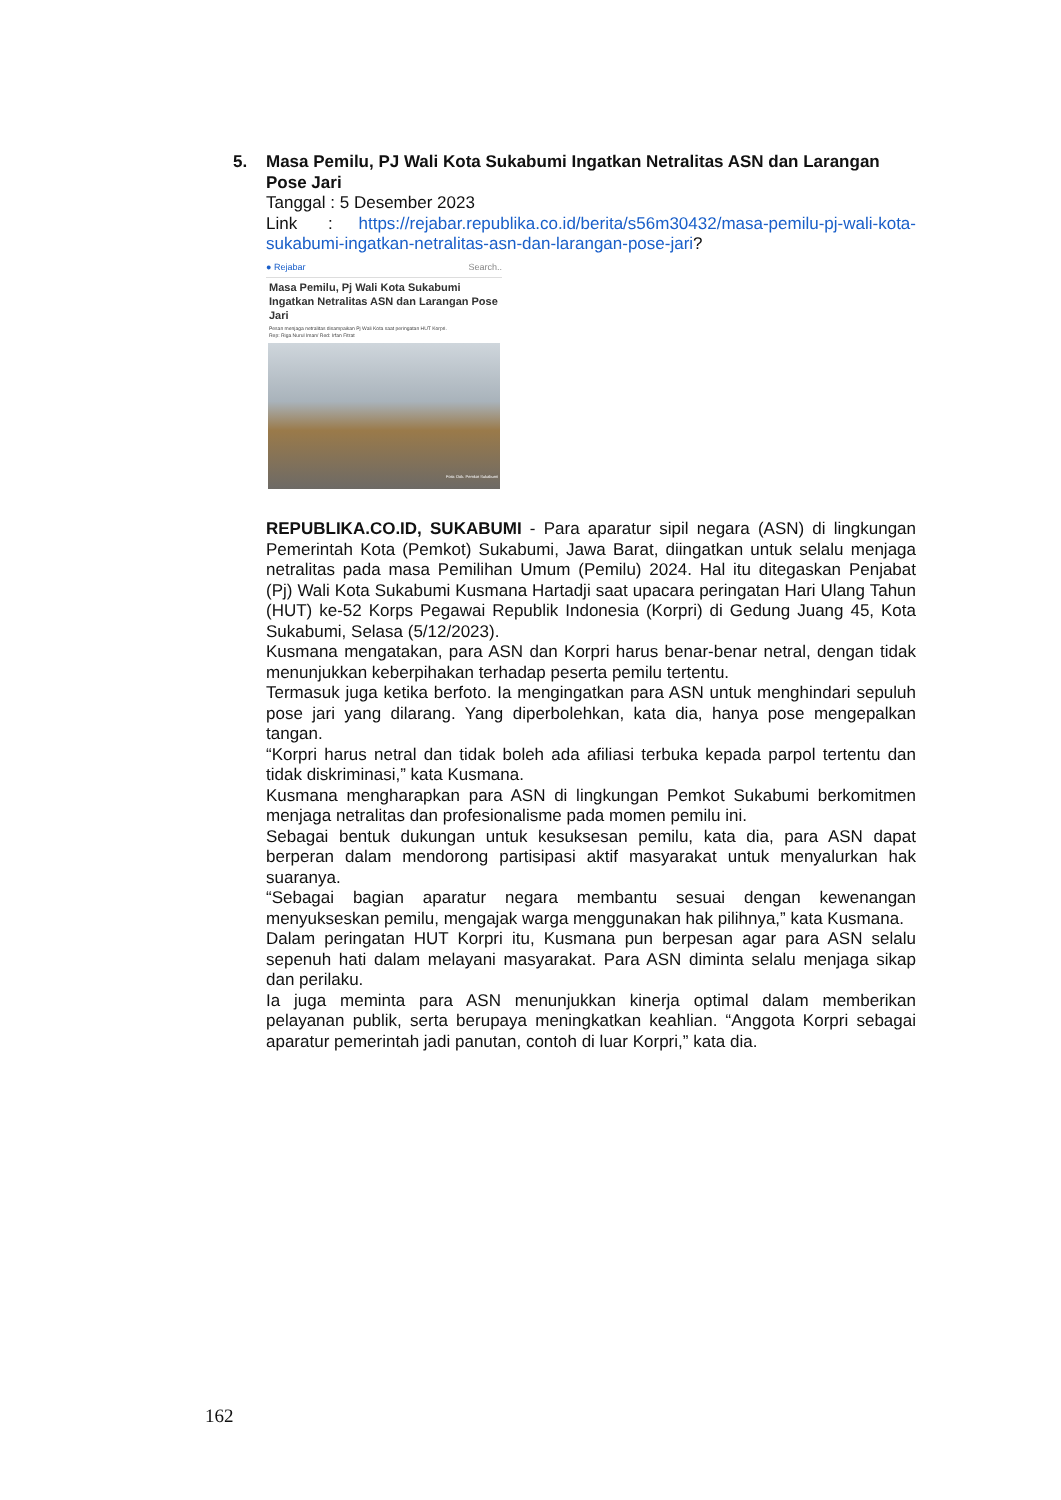5. Masa Pemilu, PJ Wali Kota Sukabumi Ingatkan Netralitas ASN dan Larangan Pose Jari
Tanggal : 5 Desember 2023
Link : https://rejabar.republika.co.id/berita/s56m30432/masa-pemilu-pj-wali-kota-sukabumi-ingatkan-netralitas-asn-dan-larangan-pose-jari?
● Rejabar Search..
Masa Pemilu, Pj Wali Kota Sukabumi Ingatkan Netralitas ASN dan Larangan Pose Jari
Pesan menjaga netralitas disampaikan Pj Wali Kota saat peringatan HUT Korpri.
Rep: Riga Nurul Iman/ Red: Irfan Fitrat
Foto: Dok. Pemkot Sukabumi
REPUBLIKA.CO.ID, SUKABUMI - Para aparatur sipil negara (ASN) di lingkungan Pemerintah Kota (Pemkot) Sukabumi, Jawa Barat, diingatkan untuk selalu menjaga netralitas pada masa Pemilihan Umum (Pemilu) 2024. Hal itu ditegaskan Penjabat (Pj) Wali Kota Sukabumi Kusmana Hartadji saat upacara peringatan Hari Ulang Tahun (HUT) ke-52 Korps Pegawai Republik Indonesia (Korpri) di Gedung Juang 45, Kota Sukabumi, Selasa (5/12/2023).
Kusmana mengatakan, para ASN dan Korpri harus benar-benar netral, dengan tidak menunjukkan keberpihakan terhadap peserta pemilu tertentu.
Termasuk juga ketika berfoto. Ia mengingatkan para ASN untuk menghindari sepuluh pose jari yang dilarang. Yang diperbolehkan, kata dia, hanya pose mengepalkan tangan.
“Korpri harus netral dan tidak boleh ada afiliasi terbuka kepada parpol tertentu dan tidak diskriminasi,” kata Kusmana.
Kusmana mengharapkan para ASN di lingkungan Pemkot Sukabumi berkomitmen menjaga netralitas dan profesionalisme pada momen pemilu ini.
Sebagai bentuk dukungan untuk kesuksesan pemilu, kata dia, para ASN dapat berperan dalam mendorong partisipasi aktif masyarakat untuk menyalurkan hak suaranya.
“Sebagai bagian aparatur negara membantu sesuai dengan kewenangan menyukseskan pemilu, mengajak warga menggunakan hak pilihnya,” kata Kusmana.
Dalam peringatan HUT Korpri itu, Kusmana pun berpesan agar para ASN selalu sepenuh hati dalam melayani masyarakat. Para ASN diminta selalu menjaga sikap dan perilaku.
Ia juga meminta para ASN menunjukkan kinerja optimal dalam memberikan pelayanan publik, serta berupaya meningkatkan keahlian. “Anggota Korpri sebagai aparatur pemerintah jadi panutan, contoh di luar Korpri,” kata dia.
162